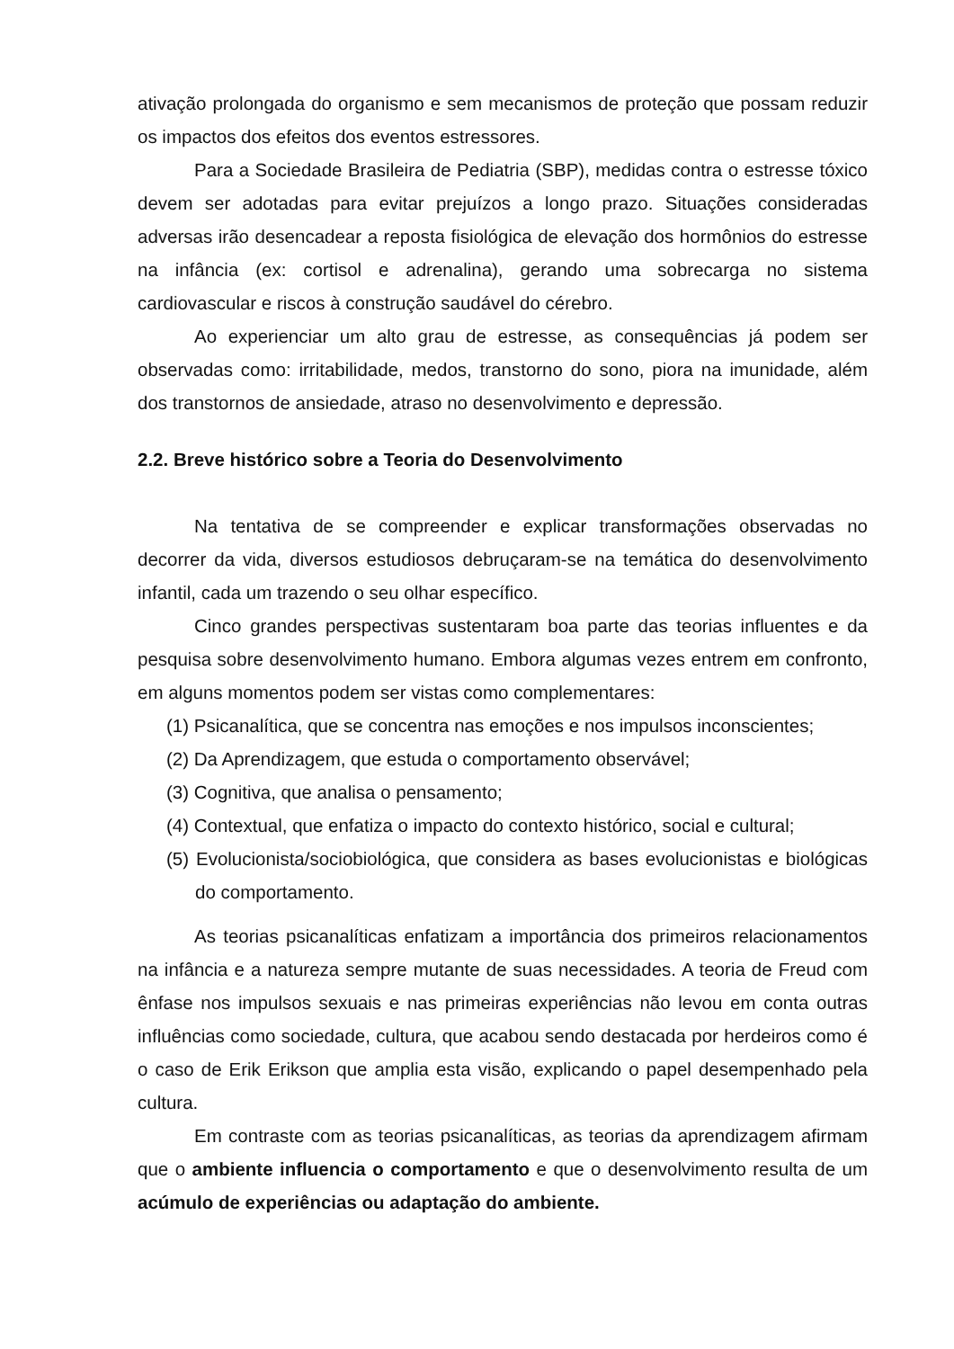ativação prolongada do organismo e sem mecanismos de proteção que possam reduzir os impactos dos efeitos dos eventos estressores.
Para a Sociedade Brasileira de Pediatria (SBP), medidas contra o estresse tóxico devem ser adotadas para evitar prejuízos a longo prazo. Situações consideradas adversas irão desencadear a reposta fisiológica de elevação dos hormônios do estresse na infância (ex: cortisol e adrenalina), gerando uma sobrecarga no sistema cardiovascular e riscos à construção saudável do cérebro.
Ao experienciar um alto grau de estresse, as consequências já podem ser observadas como: irritabilidade, medos, transtorno do sono, piora na imunidade, além dos transtornos de ansiedade, atraso no desenvolvimento e depressão.
2.2. Breve histórico sobre a Teoria do Desenvolvimento
Na tentativa de se compreender e explicar transformações observadas no decorrer da vida, diversos estudiosos debruçaram-se na temática do desenvolvimento infantil, cada um trazendo o seu olhar específico.
Cinco grandes perspectivas sustentaram boa parte das teorias influentes e da pesquisa sobre desenvolvimento humano. Embora algumas vezes entrem em confronto, em alguns momentos podem ser vistas como complementares:
(1) Psicanalítica, que se concentra nas emoções e nos impulsos inconscientes;
(2) Da Aprendizagem, que estuda o comportamento observável;
(3) Cognitiva, que analisa o pensamento;
(4) Contextual, que enfatiza o impacto do contexto histórico, social e cultural;
(5) Evolucionista/sociobiológica, que considera as bases evolucionistas e biológicas do comportamento.
As teorias psicanalíticas enfatizam a importância dos primeiros relacionamentos na infância e a natureza sempre mutante de suas necessidades. A teoria de Freud com ênfase nos impulsos sexuais e nas primeiras experiências não levou em conta outras influências como sociedade, cultura, que acabou sendo destacada por herdeiros como é o caso de Erik Erikson que amplia esta visão, explicando o papel desempenhado pela cultura.
Em contraste com as teorias psicanalíticas, as teorias da aprendizagem afirmam que o ambiente influencia o comportamento e que o desenvolvimento resulta de um acúmulo de experiências ou adaptação do ambiente.